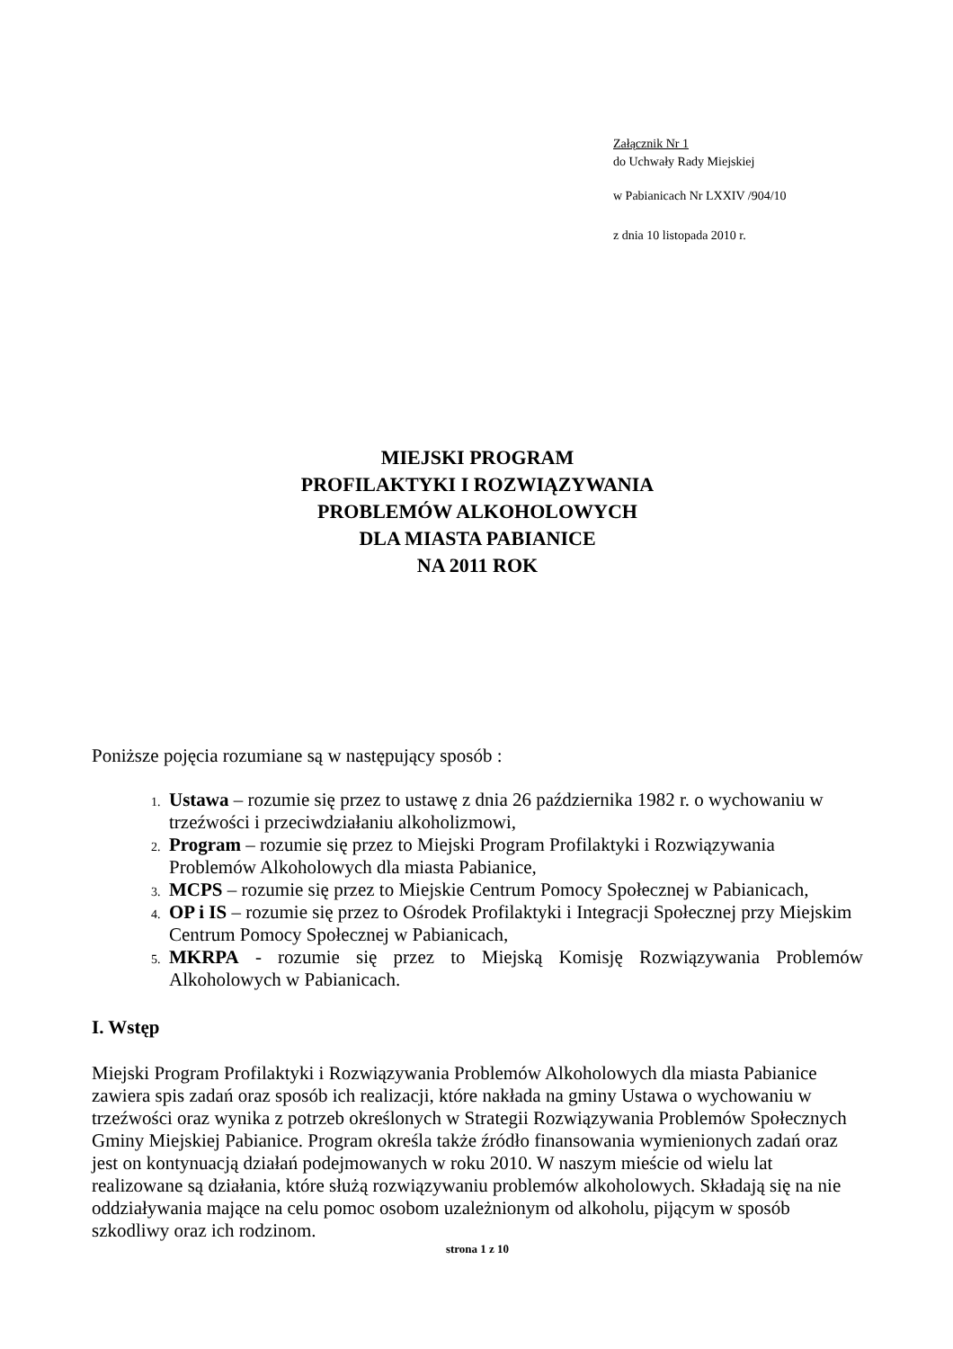Załącznik Nr 1
do Uchwały Rady Miejskiej
w Pabianicach Nr LXXIV /904/10
z dnia 10 listopada 2010 r.
MIEJSKI PROGRAM
PROFILAKTYKI I ROZWIĄZYWANIA
PROBLEMÓW ALKOHOLOWYCH
DLA MIASTA PABIANICE
NA 2011 ROK
Poniższe pojęcia rozumiane są w następujący sposób :
Ustawa – rozumie się przez to ustawę z dnia 26 października 1982 r. o wychowaniu w trzeźwości i przeciwdziałaniu alkoholizmowi,
Program – rozumie się przez to Miejski Program Profilaktyki i Rozwiązywania Problemów Alkoholowych dla miasta Pabianice,
MCPS – rozumie się przez to Miejskie Centrum Pomocy Społecznej w Pabianicach,
OP i IS – rozumie się przez to Ośrodek Profilaktyki i Integracji Społecznej przy Miejskim Centrum Pomocy Społecznej w Pabianicach,
MKRPA - rozumie się przez to Miejską Komisję Rozwiązywania Problemów Alkoholowych w Pabianicach.
I. Wstęp
Miejski Program Profilaktyki i Rozwiązywania Problemów Alkoholowych dla miasta Pabianice zawiera spis zadań oraz sposób ich realizacji, które nakłada na gminy Ustawa o wychowaniu w trzeźwości oraz wynika z potrzeb określonych w Strategii Rozwiązywania Problemów Społecznych Gminy Miejskiej Pabianice. Program określa także źródło finansowania wymienionych zadań oraz jest on kontynuacją działań podejmowanych w roku 2010. W naszym mieście od wielu lat realizowane są działania, które służą rozwiązywaniu problemów alkoholowych. Składają się na nie oddziaływania mające na celu pomoc osobom uzależnionym od alkoholu, pijącym w sposób szkodliwy oraz ich rodzinom.
strona 1 z 10